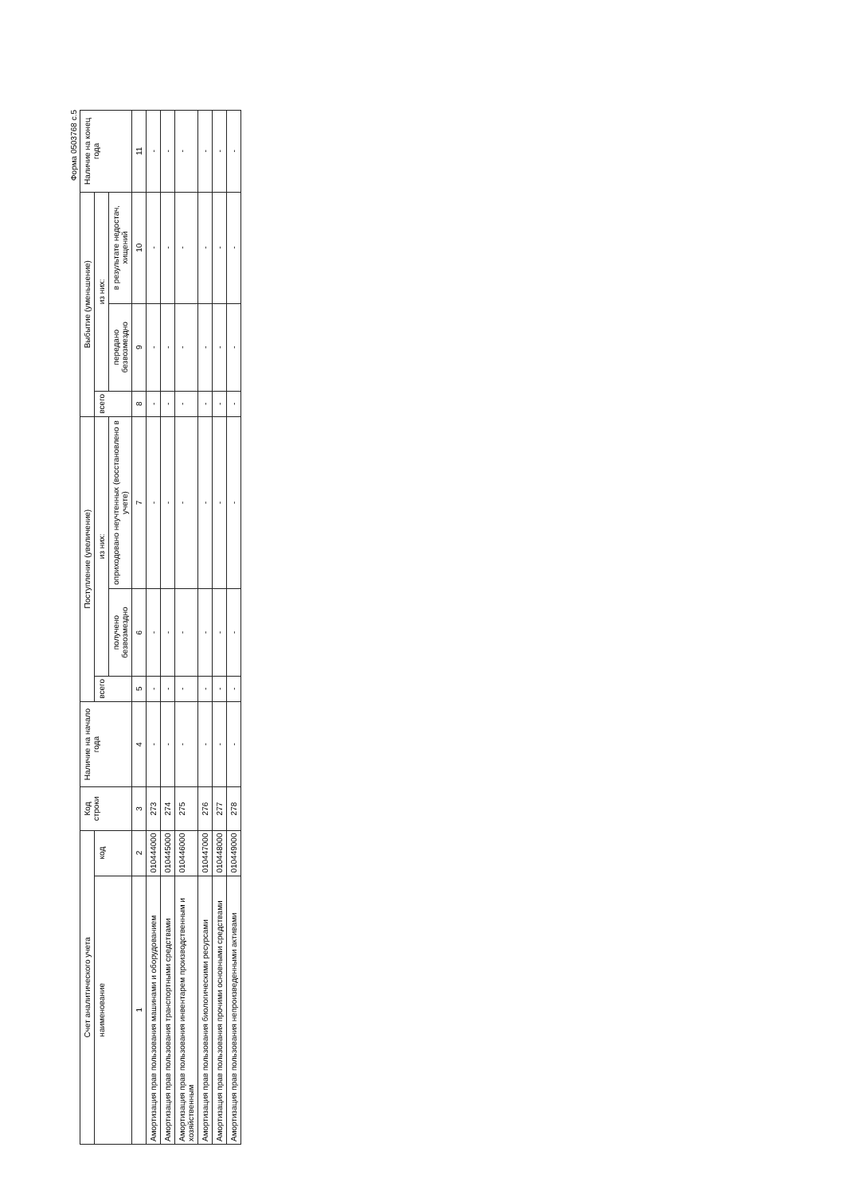Форма 0503768 с.5
| Счет аналитического учета | | Код строки | Наличие на начало года | Поступление (увеличение) | | | Выбытие (уменьшение) | | | Наличие на конец года |
| --- | --- | --- | --- | --- | --- | --- | --- | --- | --- | --- |
| наименование | код | | | всего | из них: | | всего | из них: | | |
| | | | | | получено безвозмездно | оприходовано неучтенных (восстановлено в учете) | | передано безвозмездно | в результате недостач, хищений | |
| 1 | 2 | 3 | 4 | 5 | 6 | 7 | 8 | 9 | 10 | 11 |
| Амортизация прав пользования машинами и оборудованием | 010444000 | 273 | - | - | - | - | - | - | - | - |
| Амортизация прав пользования транспортными средствами | 010445000 | 274 | - | - | - | - | - | - | - | - |
| Амортизация прав пользования инвентарем производственным и хозяйственным | 010446000 | 275 | - | - | - | - | - | - | - | - |
| Амортизация прав пользования биологическими ресурсами | 010447000 | 276 | - | - | - | - | - | - | - | - |
| Амортизация прав пользования прочими основными средствами | 010448000 | 277 | - | - | - | - | - | - | - | - |
| Амортизация прав пользования непроизведенными активами | 010449000 | 278 | - | - | - | - | - | - | - | - |